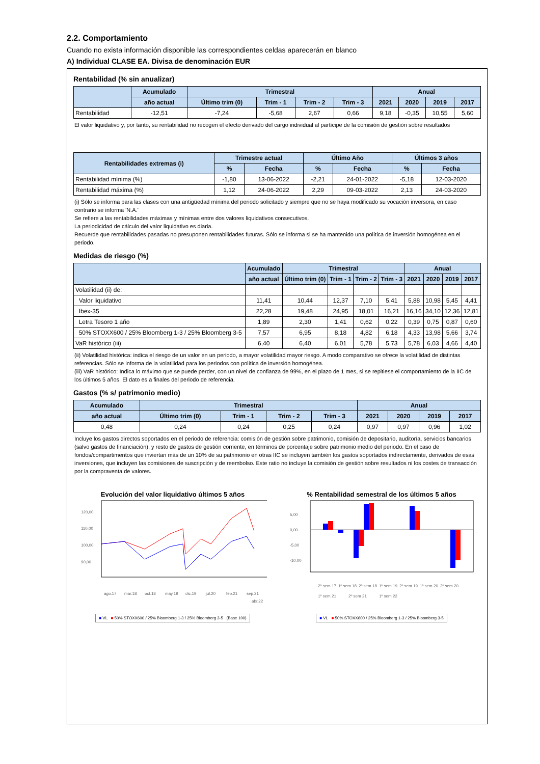2.2. Comportamiento
Cuando no exista información disponible las correspondientes celdas aparecerán en blanco
A) Individual CLASE EA. Divisa de denominación EUR
Rentabilidad (% sin anualizar)
| | Acumulado | Trimestral | | | | Anual | | | |
| --- | --- | --- | --- | --- | --- | --- | --- | --- | --- |
| | año actual | Último trim (0) | Trim - 1 | Trim - 2 | Trim - 3 | 2021 | 2020 | 2019 | 2017 |
| Rentabilidad | -12,51 | -7,24 | -5,68 | 2,67 | 0,66 | 9,18 | -0,35 | 10,55 | 5,60 |
El valor liquidativo y, por tanto, su rentabilidad no recogen el efecto derivado del cargo individual al partícipe de la comisión de gestión sobre resultados
| Rentabilidades extremas (i) | Trimestre actual | | Último Año | | Últimos 3 años | |
| --- | --- | --- | --- | --- | --- | --- |
| | % | Fecha | % | Fecha | % | Fecha |
| Rentabilidad mínima (%) | -1,80 | 13-06-2022 | -2,21 | 24-01-2022 | -5,18 | 12-03-2020 |
| Rentabilidad máxima (%) | 1,12 | 24-06-2022 | 2,29 | 09-03-2022 | 2,13 | 24-03-2020 |
(i) Sólo se informa para las clases con una antigüedad mínima del periodo solicitado y siempre que no se haya modificado su vocación inversora, en caso contrario se informa 'N.A.'
Se refiere a las rentabilidades máximas y mínimas entre dos valores liquidativos consecutivos.
La periodicidad de cálculo del valor liquidativo es diaria.
Recuerde que rentabilidades pasadas no presuponen rentabilidades futuras. Sólo se informa si se ha mantenido una política de inversión homogénea en el periodo.
Medidas de riesgo (%)
| | Acumulado | Trimestral | | | | Anual | | | |
| --- | --- | --- | --- | --- | --- | --- | --- | --- | --- |
| | año actual | Último trim (0) | Trim - 1 | Trim - 2 | Trim - 3 | 2021 | 2020 | 2019 | 2017 |
| Volatilidad (ii) de: | | | | | | | | | |
| Valor liquidativo | 11,41 | 10,44 | 12,37 | 7,10 | 5,41 | 5,88 | 10,98 | 5,45 | 4,41 |
| Ibex-35 | 22,28 | 19,48 | 24,95 | 18,01 | 16,21 | 16,16 | 34,10 | 12,36 | 12,81 |
| Letra Tesoro 1 año | 1,89 | 2,30 | 1,41 | 0,62 | 0,22 | 0,39 | 0,75 | 0,87 | 0,60 |
| 50% STOXX600 / 25% Bloomberg 1-3 / 25% Bloomberg 3-5 | 7,57 | 6,95 | 8,18 | 4,82 | 6,18 | 4,33 | 13,98 | 5,66 | 3,74 |
| VaR histórico (iii) | 6,40 | 6,40 | 6,01 | 5,78 | 5,73 | 5,78 | 6,03 | 4,66 | 4,40 |
(ii) Volatilidad histórica: indica el riesgo de un valor en un periodo, a mayor volatilidad mayor riesgo. A modo comparativo se ofrece la volatilidad de distintas referencias. Sólo se informa de la volatilidad para los periodos con política de inversión homogénea.
(iii) VaR histórico: Indica lo máximo que se puede perder, con un nivel de confianza de 99%, en el plazo de 1 mes, si se repitiese el comportamiento de la IIC de los últimos 5 años. El dato es a finales del periodo de referencia.
Gastos (% s/ patrimonio medio)
| Acumulado | Trimestral | | | | Anual | | | |
| --- | --- | --- | --- | --- | --- | --- | --- | --- |
| año actual | Último trim (0) | Trim - 1 | Trim - 2 | Trim - 3 | 2021 | 2020 | 2019 | 2017 |
| 0,48 | 0,24 | 0,24 | 0,25 | 0,24 | 0,97 | 0,97 | 0,96 | 1,02 |
Incluye los gastos directos soportados en el periodo de referencia: comisión de gestión sobre patrimonio, comisión de depositario, auditoría, servicios bancarios (salvo gastos de financiación), y resto de gastos de gestión corriente, en términos de porcentaje sobre patrimonio medio del periodo. En el caso de fondos/compartimentos que inviertan más de un 10% de su patrimonio en otras IIC se incluyen también los gastos soportados indirectamente, derivados de esas inversiones, que incluyen las comisiones de suscripción y de reembolso. Este ratio no incluye la comisión de gestión sobre resultados ni los costes de transacción por la compraventa de valores.
Evolución del valor liquidativo últimos 5 años
120,00
110,00
100,00
90,00
ago.17
mar.18
oct.18
may.19
dic.19
jul.20
feb.21
sep.21
abr.22
■ VL ■ 50% STOXX600 / 25% Bloomberg 1-3 / 25% Bloomberg 3-5 (Base 100)
% Rentabilidad semestral de los últimos 5 años
5,00
0,00
-5,00
-10,00
2º sem 17
1º sem 18
2º sem 18
1º sem 19
2º sem 19
1º sem 20
2º sem 20
1º sem 21
2º sem 21
1º sem 22
■ VL ■ 50% STOXX600 / 25% Bloomberg 1-3 / 25% Bloomberg 3-5